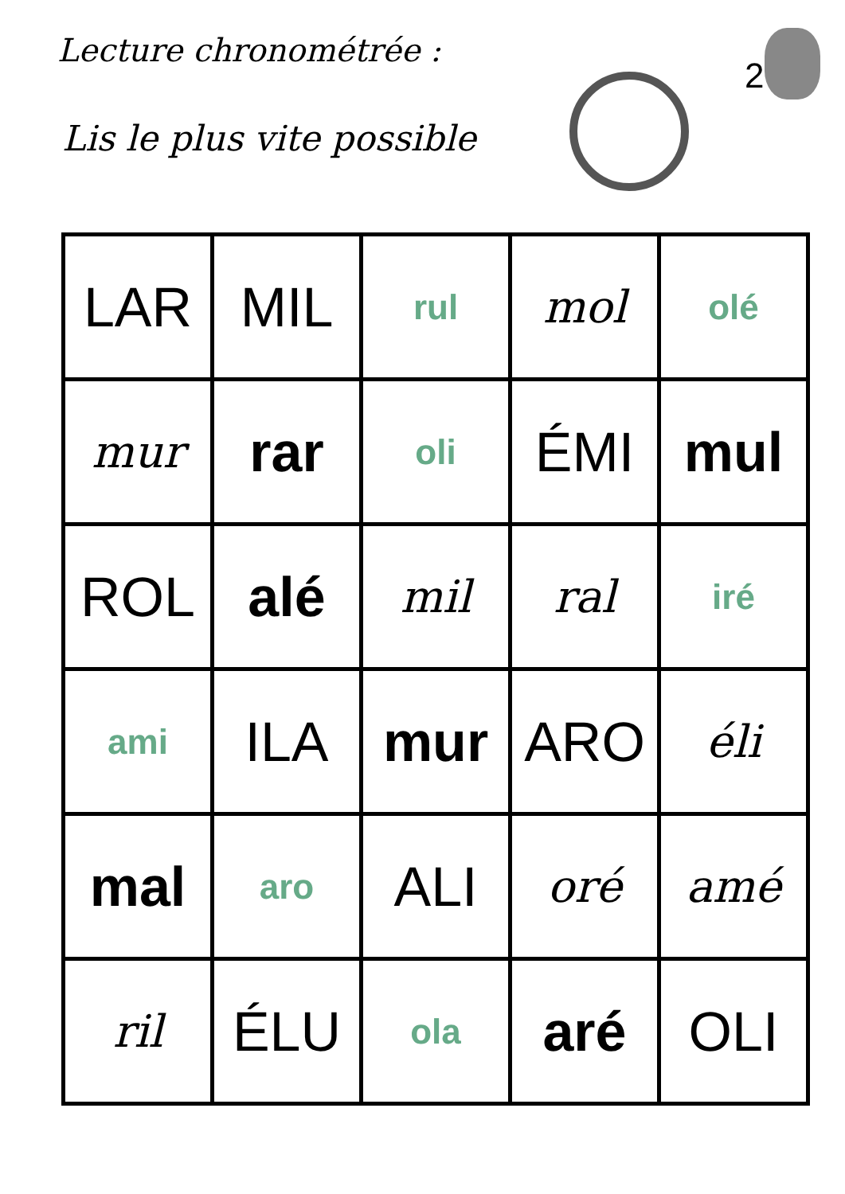Lecture chronométrée :
Lis le plus vite possible
2
| LAR | MIL | rul | mol | olé |
| mur | rar | oli | ÉMI | mul |
| ROL | alé | mil | ral | iré |
| ami | ILA | mur | ARO | éli |
| mal | aro | ALI | oré | amé |
| ril | ÉLU | ola | aré | OLI |